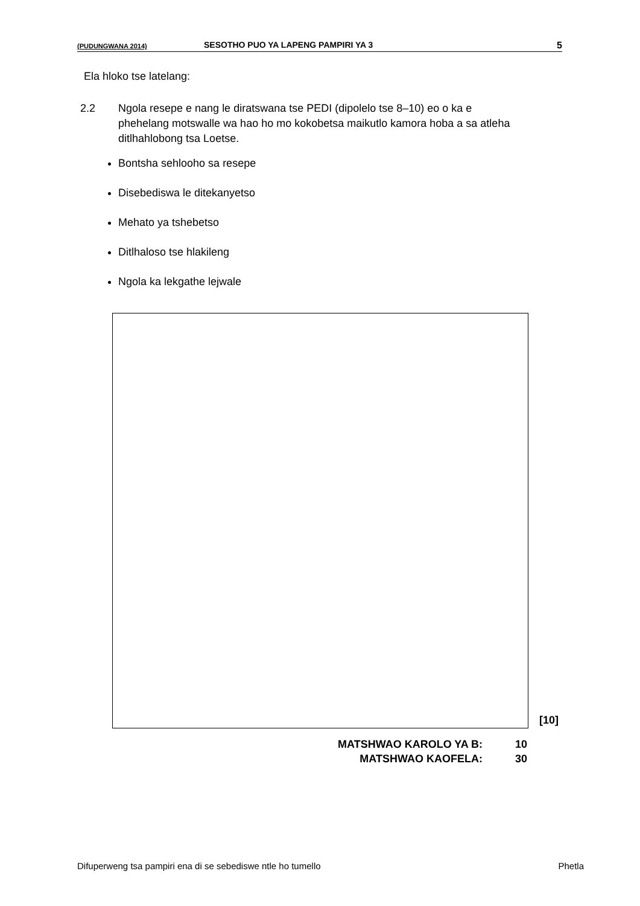(PUDUNGWANA 2014) SESOTHO PUO YA LAPENG PAMPIRI YA 3 5
Ela hloko tse latelang:
2.2 Ngola resepe e nang le diratswana tse PEDI (dipolelo tse 8–10) eo o ka e phehelang motswalle wa hao ho mo kokobetsa maikutlo kamora hoba a sa atleha ditlhahlobong tsa Loetse.
Bontsha sehlooho sa resepe
Disebediswa le ditekanyetso
Mehato ya tshebetso
Ditlhaloso tse hlakileng
Ngola ka lekgathe lejwale
[10]
MATSHWAO KAROLO YA B: 10
MATSHWAO KAOFELA: 30
Difuperweng tsa pampiri ena di se sebediswe ntle ho tumello Phetla